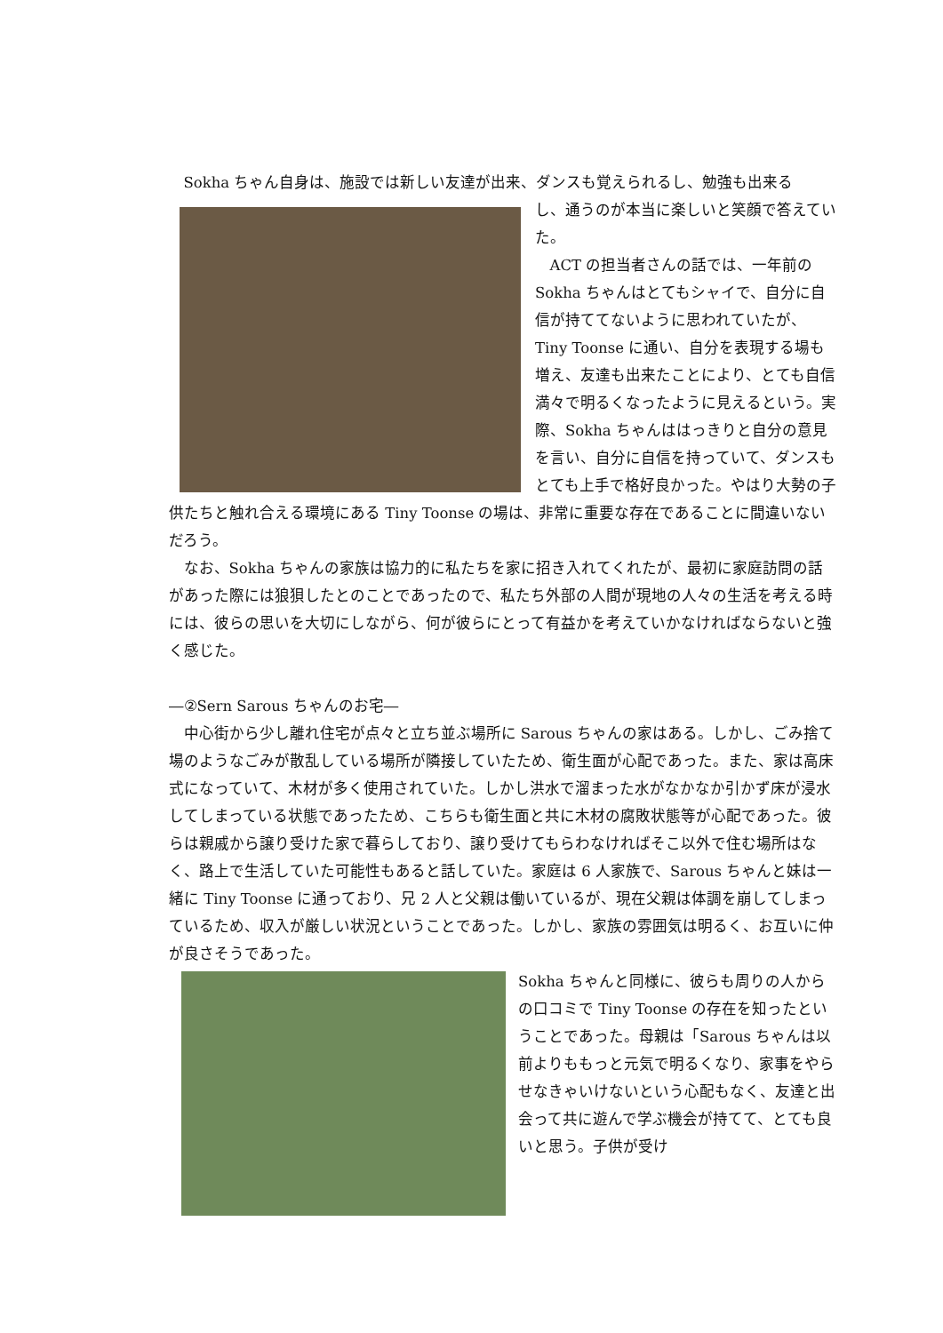Sokha ちゃん自身は、施設では新しい友達が出来、ダンスも覚えられるし、勉強も出来る
し、通うのが本当に楽しいと笑顔で答えていた。
ACT の担当者さんの話では、一年前の Sokha ちゃんはとてもシャイで、自分に自信が持ててないように思われていたが、Tiny Toonse に通い、自分を表現する場も増え、友達も出来たことにより、とても自信満々で明るくなったように見えるという。実際、Sokha ちゃんははっきりと自分の意見を言い、自分に自信を持っていて、ダンスもとても上手で格好良かった。やはり大勢の子供たちと触れ合える環境にある Tiny Toonse の場は、非常に重要な存在であることに間違いないだろう。
なお、Sokha ちゃんの家族は協力的に私たちを家に招き入れてくれたが、最初に家庭訪問の話があった際には狼狽したとのことであったので、私たち外部の人間が現地の人々の生活を考える時には、彼らの思いを大切にしながら、何が彼らにとって有益かを考えていかなければならないと強く感じた。
―②Sern Sarous ちゃんのお宅―
中心街から少し離れ住宅が点々と立ち並ぶ場所に Sarous ちゃんの家はある。しかし、ごみ捨て場のようなごみが散乱している場所が隣接していたため、衛生面が心配であった。また、家は高床式になっていて、木材が多く使用されていた。しかし洪水で溜まった水がなかなか引かず床が浸水してしまっている状態であったため、こちらも衛生面と共に木材の腐敗状態等が心配であった。彼らは親戚から譲り受けた家で暮らしており、譲り受けてもらわなければそこ以外で住む場所はなく、路上で生活していた可能性もあると話していた。家庭は 6 人家族で、Sarous ちゃんと妹は一緒に Tiny Toonse に通っており、兄 2 人と父親は働いているが、現在父親は体調を崩してしまっているため、収入が厳しい状況ということであった。しかし、家族の雰囲気は明るく、お互いに仲が良さそうであった。
Sokha ちゃんと同様に、彼らも周りの人からの口コミで Tiny Toonse の存在を知ったということであった。母親は「Sarous ちゃんは以前よりももっと元気で明るくなり、家事をやらせなきゃいけないという心配もなく、友達と出会って共に遊んで学ぶ機会が持てて、とても良いと思う。子供が受け